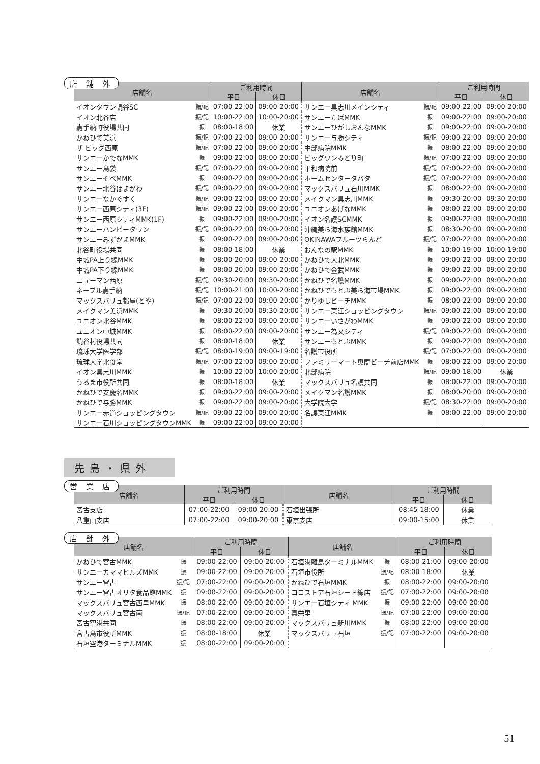店 舗 外
| 店舗名 | | ご利用時間 | | 店舗名 | | ご利用時間 | |
| --- | --- | --- | --- | --- | --- | --- | --- |
| | | 平日 | 休日 | | | 平日 | 休日 |
| イオンタウン読谷SC | 振/記 | 07:00-22:00 | 09:00-20:00 | サンエー具志川メインシティ | 振/記 | 09:00-22:00 | 09:00-20:00 |
| イオン北谷店 | 振/記 | 10:00-22:00 | 10:00-20:00 | サンエーたばMMK | 振 | 09:00-22:00 | 09:00-20:00 |
| 嘉手納町役場共同 | 振 | 08:00-18:00 | 休業 | サンエーひがしおんなMMK | 振 | 09:00-22:00 | 09:00-20:00 |
| かねひで美浜 | 振/記 | 07:00-22:00 | 09:00-20:00 | サンエー与勝シティ | 振/記 | 09:00-22:00 | 09:00-20:00 |
| ザ ビッグ西原 | 振/記 | 07:00-22:00 | 09:00-20:00 | 中部病院MMK | 振 | 08:00-22:00 | 09:00-20:00 |
| サンエーかでなMMK | 振 | 09:00-22:00 | 09:00-20:00 | ビッグワンみどり町 | 振/記 | 07:00-22:00 | 09:00-20:00 |
| サンエー島袋 | 振/記 | 07:00-22:00 | 09:00-20:00 | 平和病院前 | 振/記 | 07:00-22:00 | 09:00-20:00 |
| サンエーそべMMK | 振 | 09:00-22:00 | 09:00-20:00 | ホームセンタータバタ | 振/記 | 07:00-22:00 | 09:00-20:00 |
| サンエー北谷はまがわ | 振/記 | 09:00-22:00 | 09:00-20:00 | マックスバリュ石川MMK | 振 | 08:00-22:00 | 09:00-20:00 |
| サンエーなかぐすく | 振/記 | 09:00-22:00 | 09:00-20:00 | メイクマン具志川MMK | 振 | 09:30-20:00 | 09:30-20:00 |
| サンエー西原シティ(3F) | 振/記 | 09:00-22:00 | 09:00-20:00 | ユニオンあげなMMK | 振 | 08:00-22:00 | 09:00-20:00 |
| サンエー西原シティMMK(1F) | 振 | 09:00-22:00 | 09:00-20:00 | イオン名護SCMMK | 振 | 09:00-22:00 | 09:00-20:00 |
| サンエーハンビータウン | 振/記 | 09:00-22:00 | 09:00-20:00 | 沖縄美ら海水族館MMK | 振 | 08:30-20:00 | 09:00-20:00 |
| サンエーみずがまMMK | 振 | 09:00-22:00 | 09:00-20:00 | OKINAWAフルーツらんど | 振/記 | 07:00-22:00 | 09:00-20:00 |
| 北谷町役場共同 | 振 | 08:00-18:00 | 休業 | おんなの駅MMK | 振 | 10:00-19:00 | 10:00-19:00 |
| 中城PA上り線MMK | 振 | 08:00-20:00 | 09:00-20:00 | かねひで大北MMK | 振 | 09:00-22:00 | 09:00-20:00 |
| 中城PA下り線MMK | 振 | 08:00-20:00 | 09:00-20:00 | かねひで金武MMK | 振 | 09:00-22:00 | 09:00-20:00 |
| ニューマン西原 | 振/記 | 09:30-20:00 | 09:30-20:00 | かねひで名護MMK | 振 | 09:00-22:00 | 09:00-20:00 |
| ネーブル嘉手納 | 振/記 | 10:00-21:00 | 10:00-20:00 | かねひでもとぶ美ら海市場MMK | 振 | 09:00-22:00 | 09:00-20:00 |
| マックスバリュ都屋(とや) | 振/記 | 07:00-22:00 | 09:00-20:00 | かりゆしビーチMMK | 振 | 08:00-22:00 | 09:00-20:00 |
| メイクマン美浜MMK | 振 | 09:30-20:00 | 09:30-20:00 | サンエー東江ショッピングタウン | 振/記 | 09:00-22:00 | 09:00-20:00 |
| ユニオン北谷MMK | 振 | 08:00-22:00 | 09:00-20:00 | サンエーいさがわMMK | 振 | 09:00-22:00 | 09:00-20:00 |
| ユニオン中城MMK | 振 | 08:00-22:00 | 09:00-20:00 | サンエー為又シティ | 振/記 | 09:00-22:00 | 09:00-20:00 |
| 読谷村役場共同 | 振 | 08:00-18:00 | 休業 | サンエーもとぶMMK | 振 | 09:00-22:00 | 09:00-20:00 |
| 琉球大学医学部 | 振/記 | 08:00-19:00 | 09:00-19:00 | 名護市役所 | 振/記 | 07:00-22:00 | 09:00-20:00 |
| 琉球大学北食堂 | 振/記 | 07:00-22:00 | 09:00-20:00 | ファミリーマート奥間ビーチ前店MMK | 振 | 08:00-22:00 | 09:00-20:00 |
| イオン具志川MMK | 振 | 10:00-22:00 | 10:00-20:00 | 北部病院 | 振/記 | 09:00-18:00 | 休業 |
| うるま市役所共同 | 振 | 08:00-18:00 | 休業 | マックスバリュ名護共同 | 振 | 08:00-22:00 | 09:00-20:00 |
| かねひで安慶名MMK | 振 | 09:00-22:00 | 09:00-20:00 | メイクマン名護MMK | 振 | 08:00-20:00 | 09:00-20:00 |
| かねひで与勝MMK | 振 | 09:00-22:00 | 09:00-20:00 | 大学院大学 | 振/記 | 08:30-22:00 | 09:00-20:00 |
| サンエー赤道ショッピングタウン | 振/記 | 09:00-22:00 | 09:00-20:00 | 名護東江MMK | 振 | 08:00-22:00 | 09:00-20:00 |
| サンエー石川ショッピングタウンMMK | 振 | 09:00-22:00 | 09:00-20:00 | | | | |
先島・県外
営 業 店
| 店舗名 | | ご利用時間 | | 店舗名 | | ご利用時間 | |
| --- | --- | --- | --- | --- | --- | --- | --- |
| | | 平日 | 休日 | | | 平日 | 休日 |
| 宮古支店 | | 07:00-22:00 | 09:00-20:00 | 石垣出張所 | | 08:45-18:00 | 休業 |
| 八重山支店 | | 07:00-22:00 | 09:00-20:00 | 東京支店 | | 09:00-15:00 | 休業 |
店 舗 外
| 店舗名 | | ご利用時間 | | 店舗名 | | ご利用時間 | |
| --- | --- | --- | --- | --- | --- | --- | --- |
| | | 平日 | 休日 | | | 平日 | 休日 |
| かねひで宮古MMK | 振 | 09:00-22:00 | 09:00-20:00 | 石垣港離島ターミナルMMK | 振 | 08:00-21:00 | 09:00-20:00 |
| サンエーカママヒルズMMK | 振 | 09:00-22:00 | 09:00-20:00 | 石垣市役所 | 振/記 | 08:00-18:00 | 休業 |
| サンエー宮古 | 振/記 | 07:00-22:00 | 09:00-20:00 | かねひで石垣MMK | 振 | 08:00-22:00 | 09:00-20:00 |
| サンエー宮古オリタ食品館MMK | 振 | 09:00-22:00 | 09:00-20:00 | ココストア石垣シード線店 | 振/記 | 07:00-22:00 | 09:00-20:00 |
| マックスバリュ宮古西里MMK | 振 | 08:00-22:00 | 09:00-20:00 | サンエー石垣シティ MMK | 振 | 09:00-22:00 | 09:00-20:00 |
| マックスバリュ宮古南 | 振/記 | 07:00-22:00 | 09:00-20:00 | 真栄里 | 振/記 | 07:00-22:00 | 09:00-20:00 |
| 宮古空港共同 | 振 | 08:00-22:00 | 09:00-20:00 | マックスバリュ新川MMK | 振 | 08:00-22:00 | 09:00-20:00 |
| 宮古島市役所MMK | 振 | 08:00-18:00 | 休業 | マックスバリュ石垣 | 振/記 | 07:00-22:00 | 09:00-20:00 |
| 石垣空港ターミナルMMK | 振 | 08:00-22:00 | 09:00-20:00 | | | | |
51